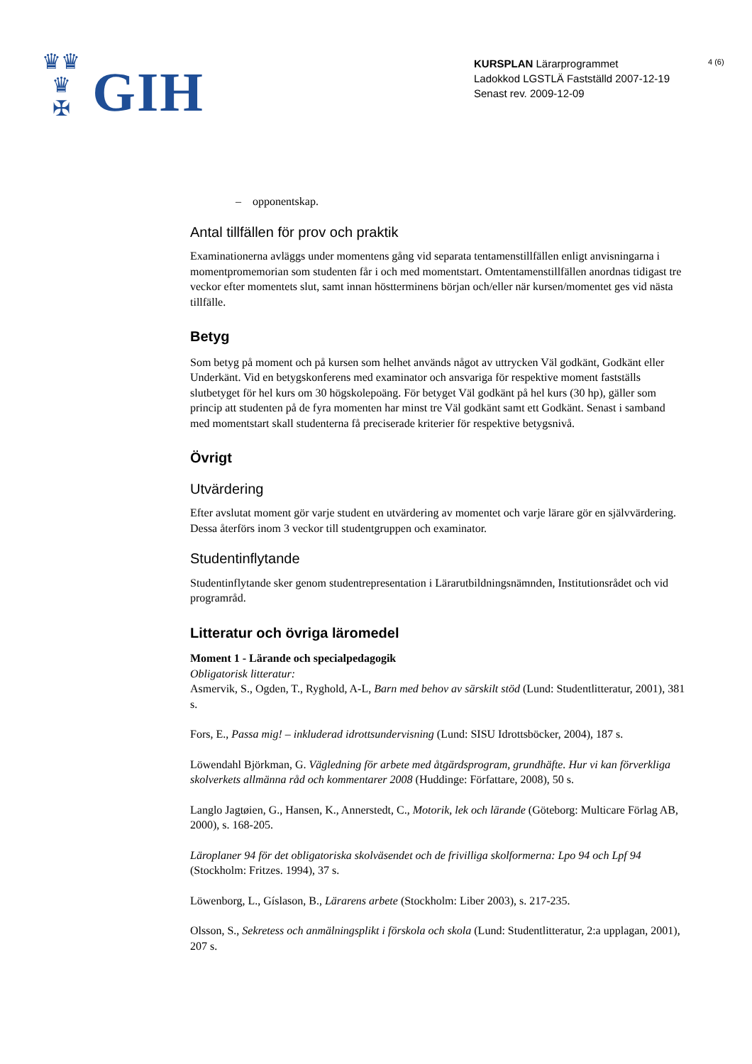♛♛
♛
✠
GIH
KURSPLAN Lärarprogrammet
Ladokkod LGSTLÄ Fastställd 2007-12-19
Senast rev. 2009-12-09
4 (6)
– opponentskap.
Antal tillfällen för prov och praktik
Examinationerna avläggs under momentens gång vid separata tentamenstillfällen enligt anvisningarna i momentpromemorian som studenten får i och med momentstart. Omtentamenstillfällen anordnas tidigast tre veckor efter momentets slut, samt innan höstterminens början och/eller när kursen/momentet ges vid nästa tillfälle.
Betyg
Som betyg på moment och på kursen som helhet används något av uttrycken Väl godkänt, Godkänt eller Underkänt. Vid en betygskonferens med examinator och ansvariga för respektive moment fastställs slutbetyget för hel kurs om 30 högskolepoäng. För betyget Väl godkänt på hel kurs (30 hp), gäller som princip att studenten på de fyra momenten har minst tre Väl godkänt samt ett Godkänt. Senast i samband med momentstart skall studenterna få preciserade kriterier för respektive betygsnivå.
Övrigt
Utvärdering
Efter avslutat moment gör varje student en utvärdering av momentet och varje lärare gör en självvärdering. Dessa återförs inom 3 veckor till studentgruppen och examinator.
Studentinflytande
Studentinflytande sker genom studentrepresentation i Lärarutbildningsnämnden, Institutionsrådet och vid programråd.
Litteratur och övriga läromedel
Moment 1 - Lärande och specialpedagogik
Obligatorisk litteratur:
Asmervik, S., Ogden, T., Ryghold, A-L, Barn med behov av särskilt stöd (Lund: Studentlitteratur, 2001), 381 s.
Fors, E., Passa mig! – inkluderad idrottsundervisning (Lund: SISU Idrottsböcker, 2004), 187 s.
Löwendahl Björkman, G. Vägledning för arbete med åtgärdsprogram, grundhäfte. Hur vi kan förverkliga skolverkets allmänna råd och kommentarer 2008 (Huddinge: Författare, 2008), 50 s.
Langlo Jagtøien, G., Hansen, K., Annerstedt, C., Motorik, lek och lärande (Göteborg: Multicare Förlag AB, 2000), s. 168-205.
Läroplaner 94 för det obligatoriska skolväsendet och de frivilliga skolformerna: Lpo 94 och Lpf 94 (Stockholm: Fritzes. 1994), 37 s.
Löwenborg, L., Gíslason, B., Lärarens arbete (Stockholm: Liber 2003), s. 217-235.
Olsson, S., Sekretess och anmälningsplikt i förskola och skola (Lund: Studentlitteratur, 2:a upplagan, 2001), 207 s.